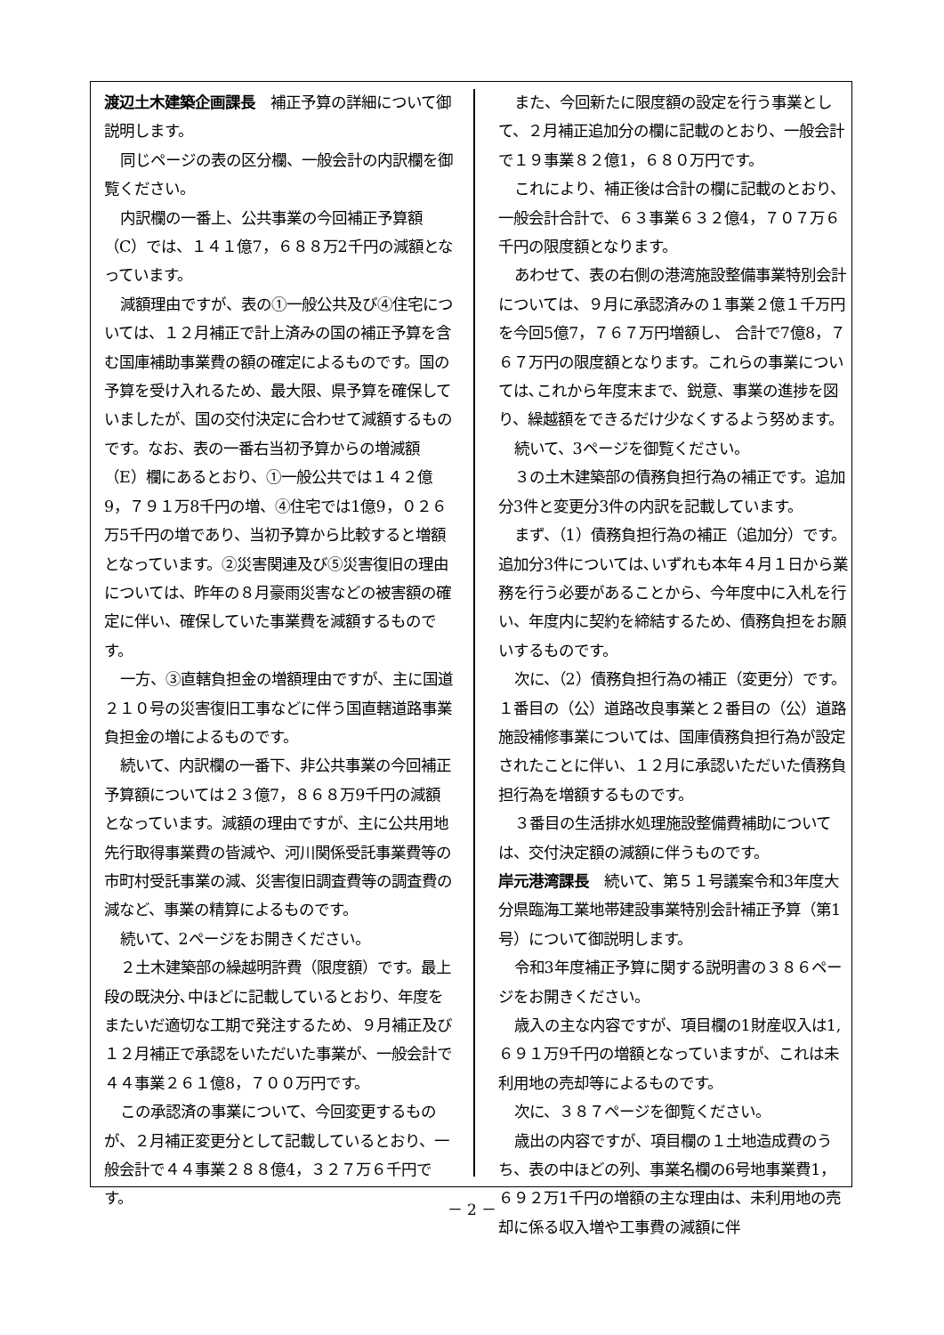渡辺土木建築企画課長　補正予算の詳細について御説明します。
同じページの表の区分欄、一般会計の内訳欄を御覧ください。
内訳欄の一番上、公共事業の今回補正予算額（C）では、１４１億7，６８８万2千円の減額となっています。
減額理由ですが、表の①一般公共及び④住宅については、１２月補正で計上済みの国の補正予算を含む国庫補助事業費の額の確定によるものです。国の予算を受け入れるため、最大限、県予算を確保していましたが、国の交付決定に合わせて減額するものです。なお、表の一番右当初予算からの増減額（E）欄にあるとおり、①一般公共では１４２億9，７９１万8千円の増、④住宅では1億9，０２６万5千円の増であり、当初予算から比較すると増額となっています。②災害関連及び⑤災害復旧の理由については、昨年の８月豪雨災害などの被害額の確定に伴い、確保していた事業費を減額するものです。
一方、③直轄負担金の増額理由ですが、主に国道２１０号の災害復旧工事などに伴う国直轄道路事業負担金の増によるものです。
続いて、内訳欄の一番下、非公共事業の今回補正予算額については２３億7，８６８万9千円の減額となっています。減額の理由ですが、主に公共用地先行取得事業費の皆減や、河川関係受託事業費等の市町村受託事業の減、災害復旧調査費等の調査費の減など、事業の精算によるものです。
続いて、2ページをお開きください。
２土木建築部の繰越明許費（限度額）です。最上段の既決分､中ほどに記載しているとおり、年度をまたいだ適切な工期で発注するため、９月補正及び１２月補正で承認をいただいた事業が、一般会計で４４事業２６１億8，７００万円です。
この承認済の事業について、今回変更するものが、２月補正変更分として記載しているとおり、一般会計で４４事業２８８億4，３２７万６千円です。
また、今回新たに限度額の設定を行う事業として、２月補正追加分の欄に記載のとおり、一般会計で１９事業８２億1，６８０万円です。
これにより、補正後は合計の欄に記載のとおり、一般会計合計で、６３事業６３２億4，７０７万６千円の限度額となります。
あわせて、表の右側の港湾施設整備事業特別会計については、９月に承認済みの１事業２億１千万円を今回5億7，７６７万円増額し、 合計で7億8，７６７万円の限度額となります。これらの事業については､これから年度末まで、鋭意、事業の進捗を図り、繰越額をできるだけ少なくするよう努めます。
続いて、3ページを御覧ください。
３の土木建築部の債務負担行為の補正です。追加分3件と変更分3件の内訳を記載しています。
まず、（1）債務負担行為の補正（追加分）です。 追加分3件については､いずれも本年４月１日から業務を行う必要があることから、今年度中に入札を行い、年度内に契約を締結するため、債務負担をお願いするものです。
次に、（2）債務負担行為の補正（変更分）です。１番目の（公）道路改良事業と２番目の（公）道路施設補修事業については、国庫債務負担行為が設定されたことに伴い、１２月に承認いただいた債務負担行為を増額するものです。
３番目の生活排水処理施設整備費補助については、交付決定額の減額に伴うものです。
岸元港湾課長　続いて、第５１号議案令和3年度大分県臨海工業地帯建設事業特別会計補正予算（第1号）について御説明します。
令和3年度補正予算に関する説明書の３８６ページをお開きください。
歳入の主な内容ですが、項目欄の1財産収入は1,６９１万9千円の増額となっていますが、これは未利用地の売却等によるものです。
次に、３８７ページを御覧ください。
歳出の内容ですが、項目欄の１土地造成費のうち、表の中ほどの列、事業名欄の6号地事業費1，６９２万1千円の増額の主な理由は、未利用地の売却に係る収入増や工事費の減額に伴
－ 2 －